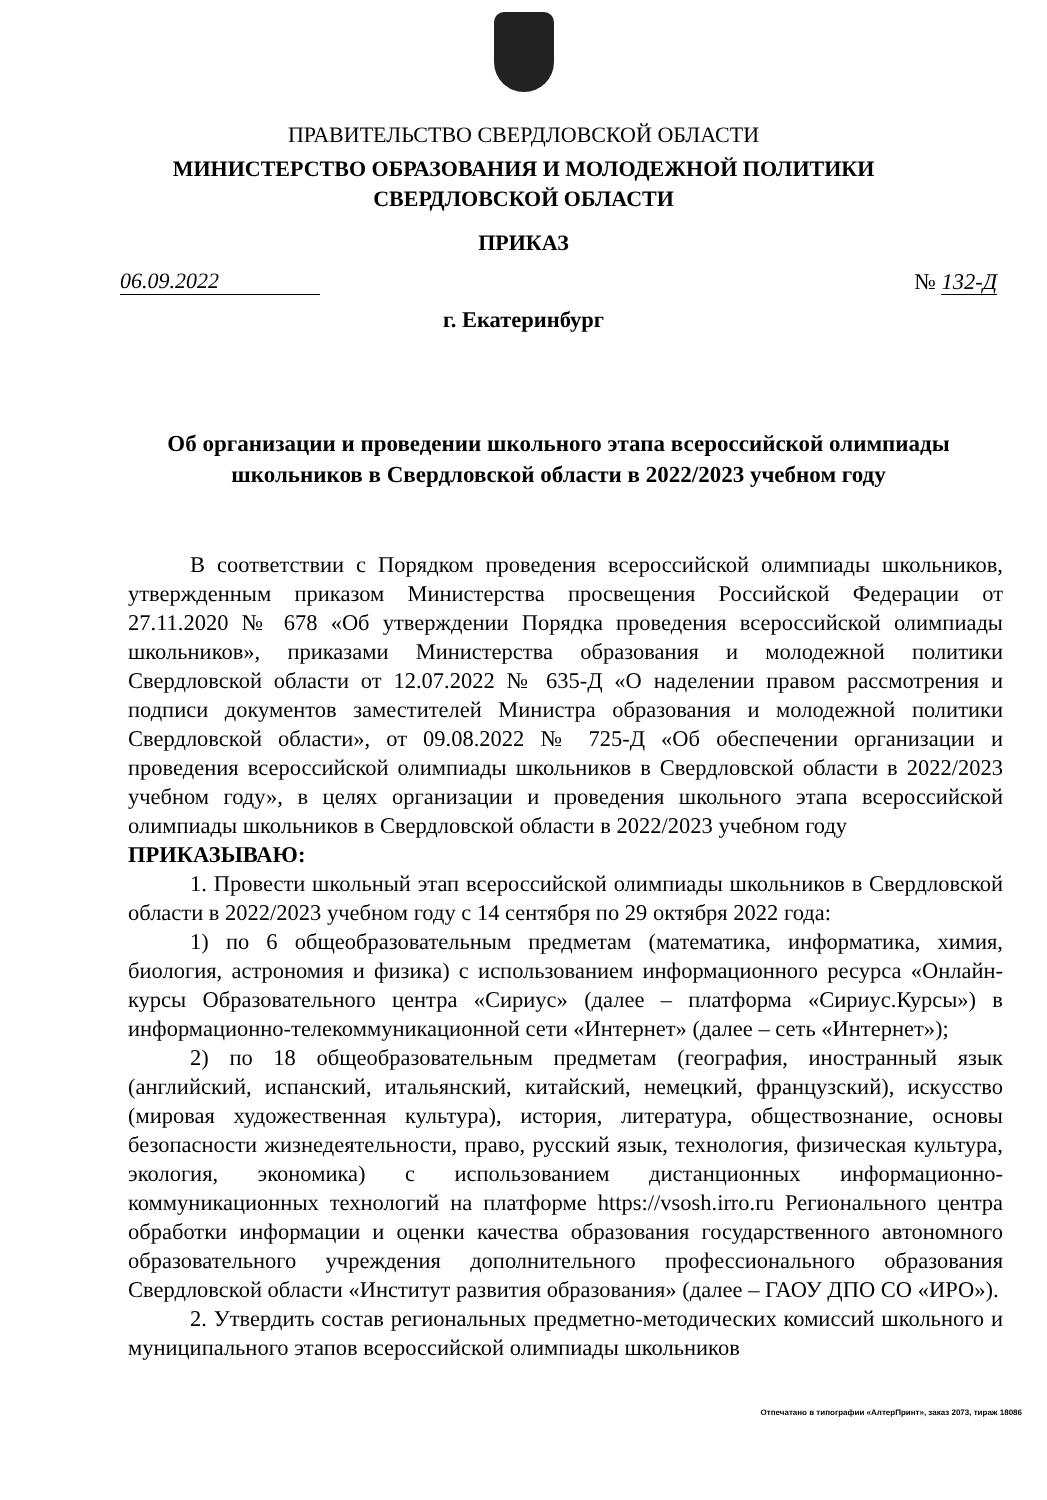ПРАВИТЕЛЬСТВО СВЕРДЛОВСКОЙ ОБЛАСТИ
МИНИСТЕРСТВО ОБРАЗОВАНИЯ И МОЛОДЕЖНОЙ ПОЛИТИКИ
СВЕРДЛОВСКОЙ ОБЛАСТИ
ПРИКАЗ
06.09.2022
№ 132-Д
г. Екатеринбург
Об организации и проведении школьного этапа всероссийской олимпиады школьников в Свердловской области в 2022/2023 учебном году
В соответствии с Порядком проведения всероссийской олимпиады школьников, утвержденным приказом Министерства просвещения Российской Федерации от 27.11.2020 № 678 «Об утверждении Порядка проведения всероссийской олимпиады школьников», приказами Министерства образования и молодежной политики Свердловской области от 12.07.2022 № 635-Д «О наделении правом рассмотрения и подписи документов заместителей Министра образования и молодежной политики Свердловской области», от 09.08.2022 № 725-Д «Об обеспечении организации и проведения всероссийской олимпиады школьников в Свердловской области в 2022/2023 учебном году», в целях организации и проведения школьного этапа всероссийской олимпиады школьников в Свердловской области в 2022/2023 учебном году
ПРИКАЗЫВАЮ:
1. Провести школьный этап всероссийской олимпиады школьников в Свердловской области в 2022/2023 учебном году с 14 сентября по 29 октября 2022 года:
1) по 6 общеобразовательным предметам (математика, информатика, химия, биология, астрономия и физика) с использованием информационного ресурса «Онлайн-курсы Образовательного центра «Сириус» (далее – платформа «Сириус.Курсы») в информационно-телекоммуникационной сети «Интернет» (далее – сеть «Интернет»);
2) по 18 общеобразовательным предметам (география, иностранный язык (английский, испанский, итальянский, китайский, немецкий, французский), искусство (мировая художественная культура), история, литература, обществознание, основы безопасности жизнедеятельности, право, русский язык, технология, физическая культура, экология, экономика) с использованием дистанционных информационно-коммуникационных технологий на платформе https://vsosh.irro.ru Регионального центра обработки информации и оценки качества образования государственного автономного образовательного учреждения дополнительного профессионального образования Свердловской области «Институт развития образования» (далее – ГАОУ ДПО СО «ИРО»).
2. Утвердить состав региональных предметно-методических комиссий школьного и муниципального этапов всероссийской олимпиады школьников
Отпечатано в типографии «АлтерПринт», заказ 2073, тираж 18086